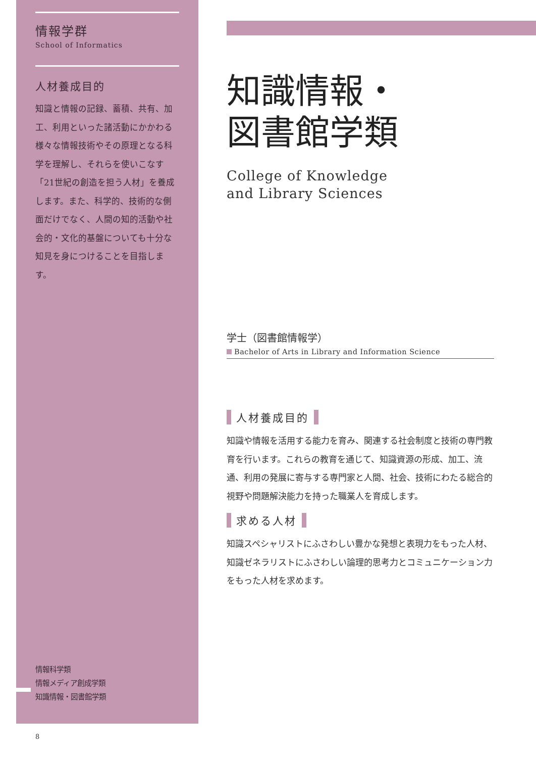情報学群
School of Informatics
人材養成目的
知識と情報の記録、蓄積、共有、加工、利用といった諸活動にかかわる様々な情報技術やその原理となる科学を理解し、それらを使いこなす「21世紀の創造を担う人材」を養成します。また、科学的、技術的な側面だけでなく、人間の知的活動や社会的・文化的基盤についても十分な知見を身につけることを目指します。
情報科学類
情報メディア創成学類
知識情報・図書館学類
知識情報・
図書館学類
College of Knowledge
and Library Sciences
学士（図書館情報学）
Bachelor of Arts in Library and Information Science
人材養成目的
知識や情報を活用する能力を育み、関連する社会制度と技術の専門教育を行います。これらの教育を通じて、知識資源の形成、加工、流通、利用の発展に寄与する専門家と人間、社会、技術にわたる総合的視野や問題解決能力を持った職業人を育成します。
求める人材
知識スペシャリストにふさわしい豊かな発想と表現力をもった人材、知識ゼネラリストにふさわしい論理的思考力とコミュニケーション力をもった人材を求めます。
8